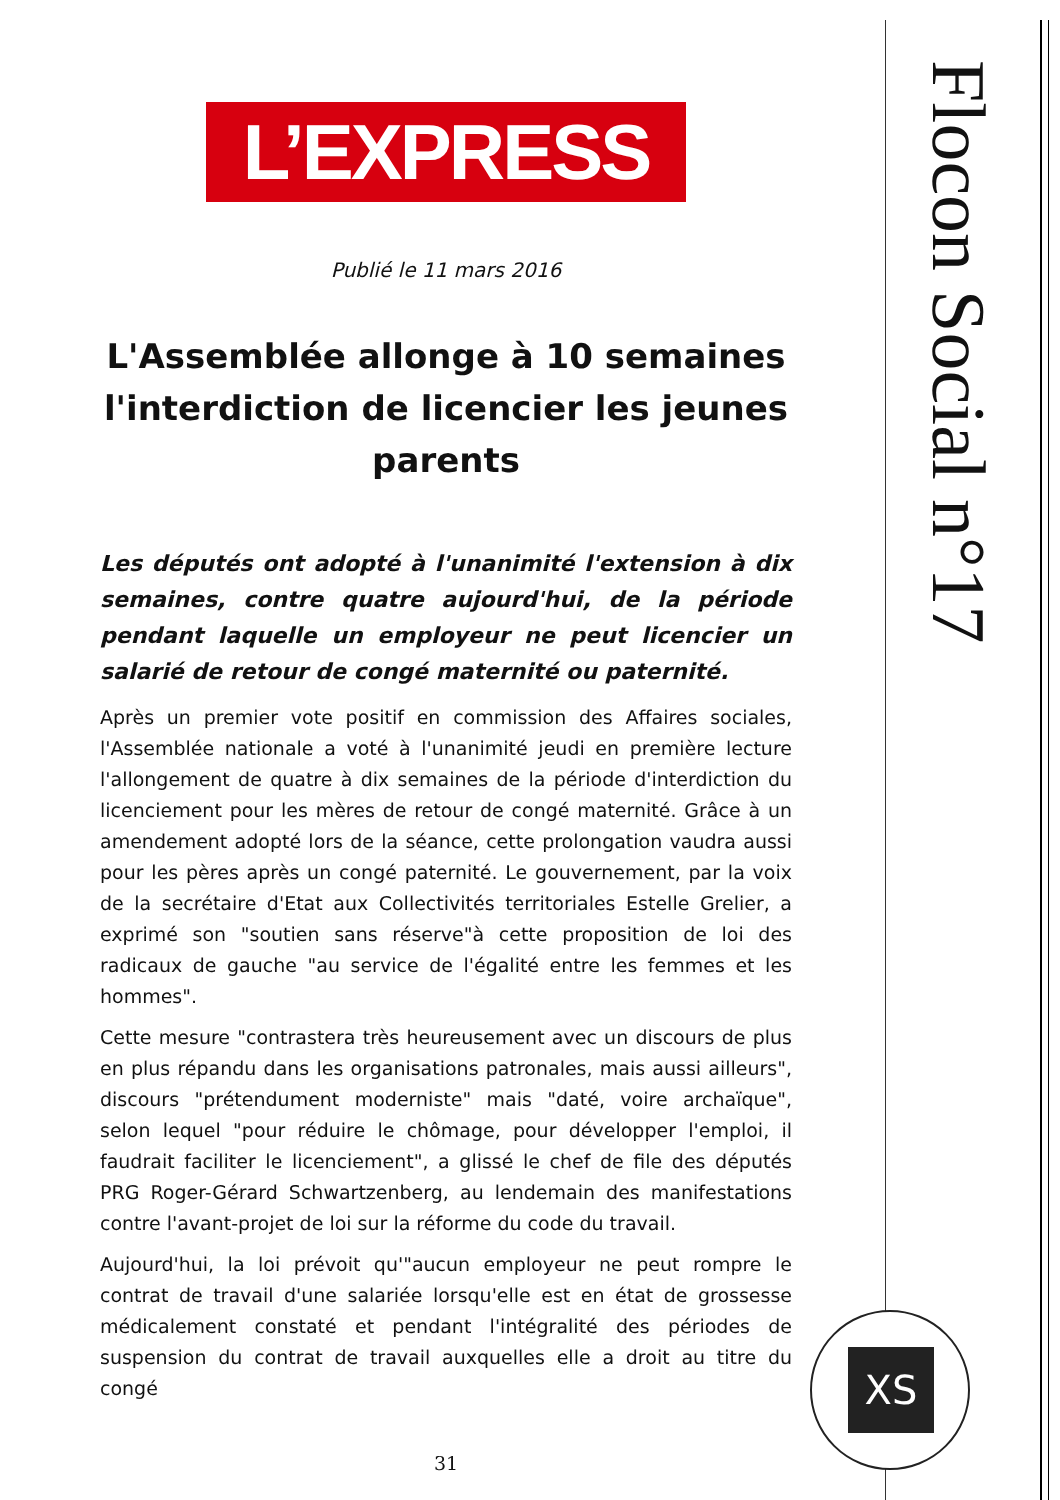Flocon Social n°17
XS
L’EXPRESS
Publié le 11 mars 2016
L'Assemblée allonge à 10 semaines l'interdiction de licencier les jeunes parents
Les députés ont adopté à l'unanimité l'extension à dix semaines, contre quatre aujourd'hui, de la période pendant laquelle un employeur ne peut licencier un salarié de retour de congé maternité ou paternité.
Après un premier vote positif en commission des Affaires sociales, l'Assemblée nationale a voté à l'unanimité jeudi en première lecture l'allongement de quatre à dix semaines de la période d'interdiction du licenciement pour les mères de retour de congé maternité. Grâce à un amendement adopté lors de la séance, cette prolongation vaudra aussi pour les pères après un congé paternité. Le gouvernement, par la voix de la secrétaire d'Etat aux Collectivités territoriales Estelle Grelier, a exprimé son "soutien sans réserve"à cette proposition de loi des radicaux de gauche "au service de l'égalité entre les femmes et les hommes".
Cette mesure "contrastera très heureusement avec un discours de plus en plus répandu dans les organisations patronales, mais aussi ailleurs", discours "prétendument moderniste" mais "daté, voire archaïque", selon lequel "pour réduire le chômage, pour développer l'emploi, il faudrait faciliter le licenciement", a glissé le chef de file des députés PRG Roger-Gérard Schwartzenberg, au lendemain des manifestations contre l'avant-projet de loi sur la réforme du code du travail.
Aujourd'hui, la loi prévoit qu'"aucun employeur ne peut rompre le contrat de travail d'une salariée lorsqu'elle est en état de grossesse médicalement constaté et pendant l'intégralité des périodes de suspension du contrat de travail auxquelles elle a droit au titre du congé
31